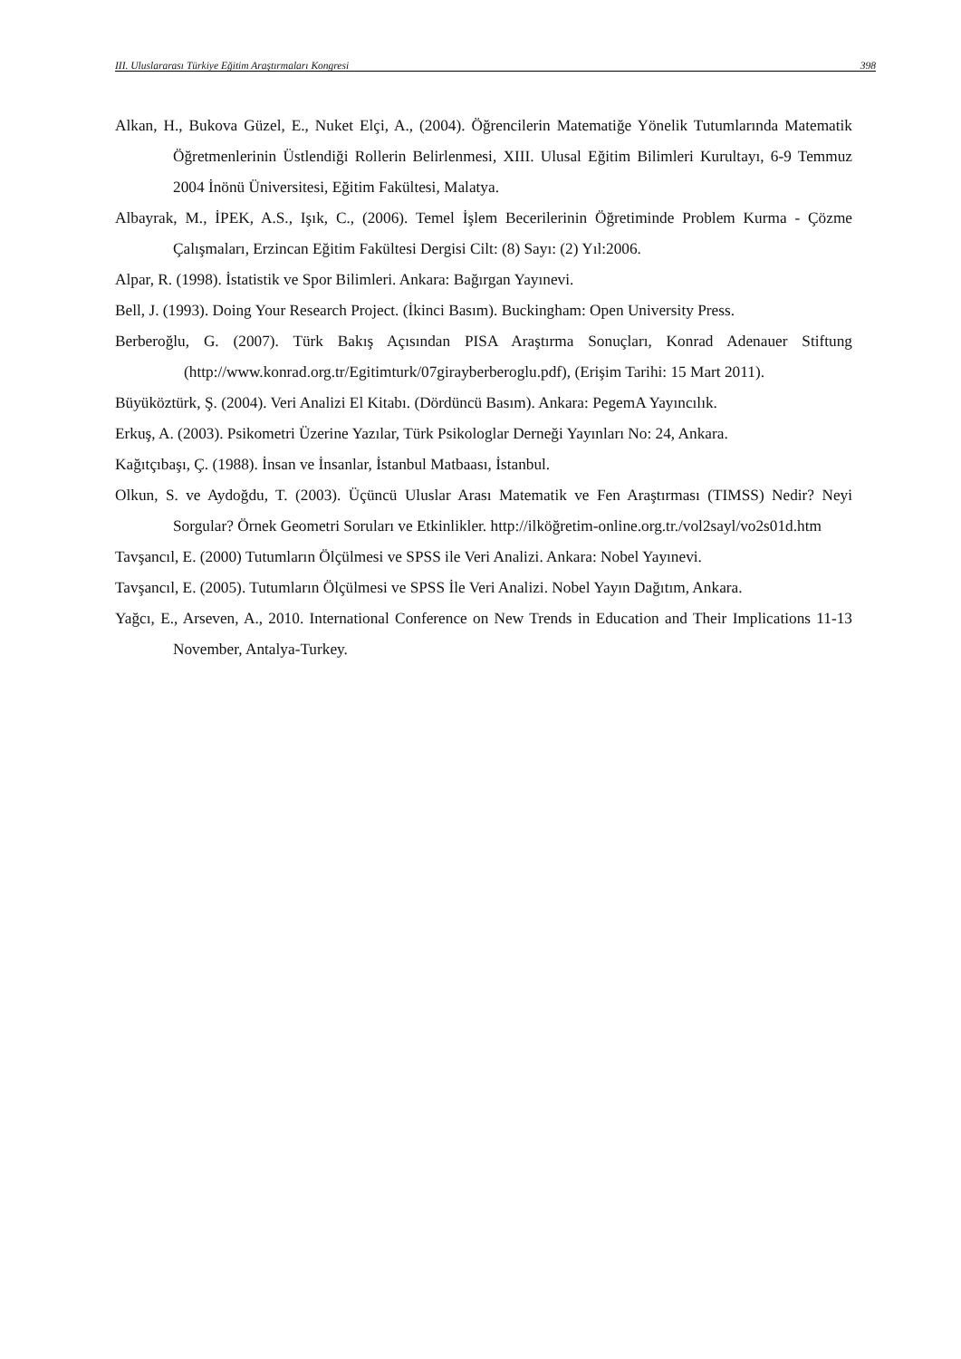III. Uluslararası Türkiye Eğitim Araştırmaları Kongresi 398
Alkan, H., Bukova Güzel, E., Nuket Elçi, A., (2004). Öğrencilerin Matematiğe Yönelik Tutumlarında Matematik Öğretmenlerinin Üstlendiği Rollerin Belirlenmesi, XIII. Ulusal Eğitim Bilimleri Kurultayı, 6-9 Temmuz 2004 İnönü Üniversitesi, Eğitim Fakültesi, Malatya.
Albayrak, M., İPEK, A.S., Işık, C., (2006). Temel İşlem Becerilerinin Öğretiminde Problem Kurma - Çözme Çalışmaları, Erzincan Eğitim Fakültesi Dergisi Cilt: (8) Sayı: (2) Yıl:2006.
Alpar, R. (1998). İstatistik ve Spor Bilimleri. Ankara: Bağırgan Yayınevi.
Bell, J. (1993). Doing Your Research Project. (İkinci Basım). Buckingham: Open University Press.
Berberoğlu, G. (2007). Türk Bakış Açısından PISA Araştırma Sonuçları, Konrad Adenauer Stiftung (http://www.konrad.org.tr/Egitimturk/07girayberberoglu.pdf), (Erişim Tarihi: 15 Mart 2011).
Büyüköztürk, Ş. (2004). Veri Analizi El Kitabı. (Dördüncü Basım). Ankara: PegemA Yayıncılık.
Erkuş, A. (2003). Psikometri Üzerine Yazılar, Türk Psikologlar Derneği Yayınları No: 24, Ankara.
Kağıtçıbaşı, Ç. (1988). İnsan ve İnsanlar, İstanbul Matbaası, İstanbul.
Olkun, S. ve Aydoğdu, T. (2003). Üçüncü Uluslar Arası Matematik ve Fen Araştırması (TIMSS) Nedir? Neyi Sorgular? Örnek Geometri Soruları ve Etkinlikler. http://ilköğretim-online.org.tr./vol2sayl/vo2s01d.htm
Tavşancıl, E. (2000) Tutumların Ölçülmesi ve SPSS ile Veri Analizi. Ankara: Nobel Yayınevi.
Tavşancıl, E. (2005). Tutumların Ölçülmesi ve SPSS İle Veri Analizi. Nobel Yayın Dağıtım, Ankara.
Yağcı, E., Arseven, A., 2010. International Conference on New Trends in Education and Their Implications 11-13 November, Antalya-Turkey.